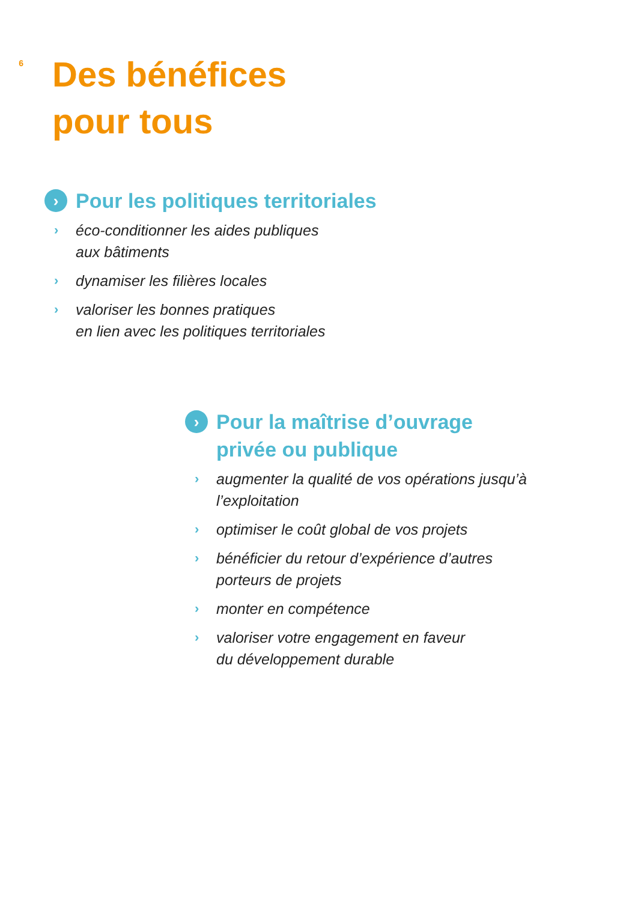6
Des bénéfices
pour tous
› Pour les politiques territoriales
› éco-conditionner les aides publiques
aux bâtiments
› dynamiser les filières locales
› valoriser les bonnes pratiques
en lien avec les politiques territoriales
› Pour la maîtrise d’ouvrage
privée ou publique
› augmenter la qualité de vos opérations jusqu’à
l’exploitation
› optimiser le coût global de vos projets
› bénéficier du retour d’expérience d’autres
porteurs de projets
› monter en compétence
› valoriser votre engagement en faveur
du développement durable